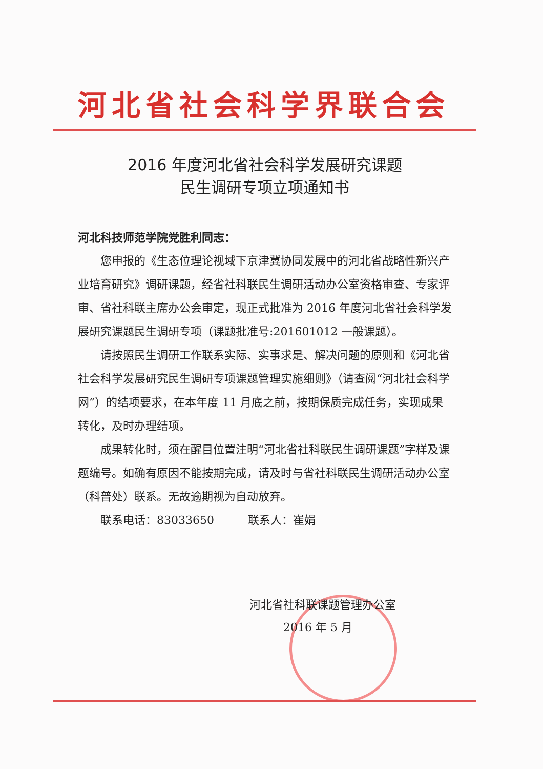河北省社会科学界联合会
2016 年度河北省社会科学发展研究课题
民生调研专项立项通知书
河北科技师范学院党胜利同志：
您申报的《生态位理论视域下京津冀协同发展中的河北省战略性新兴产业培育研究》调研课题，经省社科联民生调研活动办公室资格审查、专家评审、省社科联主席办公会审定，现正式批准为 2016 年度河北省社会科学发展研究课题民生调研专项（课题批准号:201601012 一般课题）。
请按照民生调研工作联系实际、实事求是、解决问题的原则和《河北省社会科学发展研究民生调研专项课题管理实施细则》（请查阅“河北社会科学网”）的结项要求，在本年度 11 月底之前，按期保质完成任务，实现成果转化，及时办理结项。
成果转化时，须在醒目位置注明“河北省社科联民生调研课题”字样及课题编号。如确有原因不能按期完成，请及时与省社科联民生调研活动办公室（科普处）联系。无故逾期视为自动放弃。
联系电话：83033650　　　联系人：崔娟
河北省社科联课题管理办公室
　　　2016 年 5 月